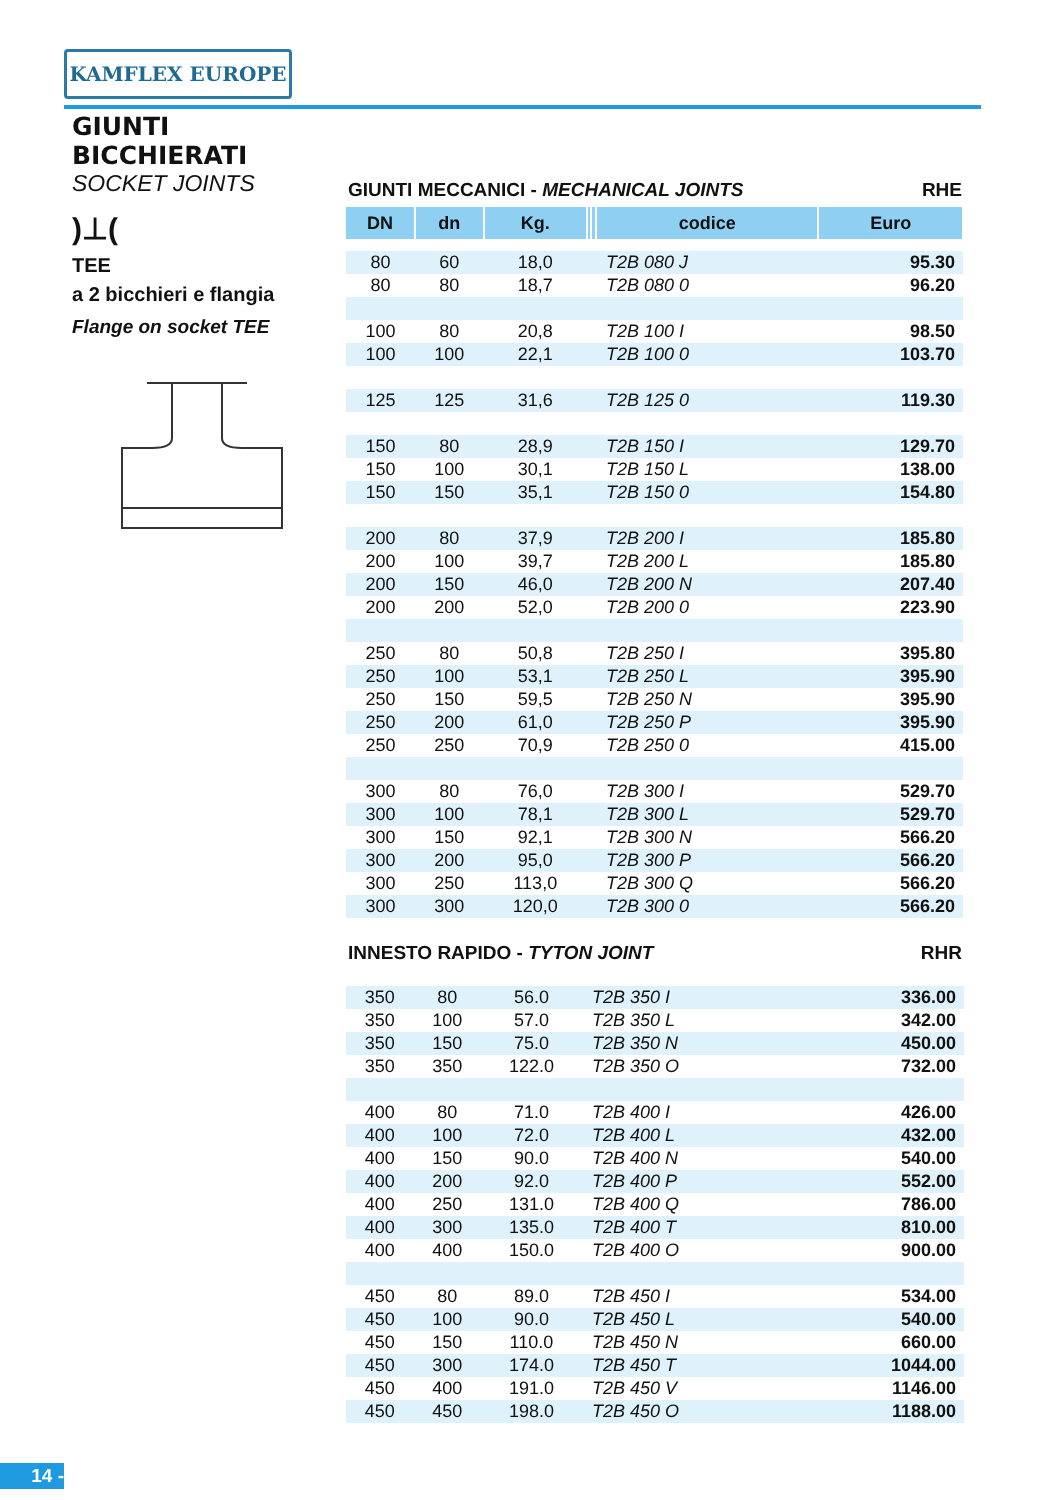KAMFLEX EUROPE
GIUNTI BICCHIERATI
SOCKET JOINTS
)⊥(
TEE
a 2 bicchieri e flangia
Flange on socket TEE
GIUNTI MECCANICI - MECHANICAL JOINTS RHE
| DN | dn | Kg. | | | codice | Euro |
| --- | --- | --- | --- | --- | --- | --- |
| 80 | 60 | 18,0 | | | T2B 080 J | 95.30 |
| 80 | 80 | 18,7 | | | T2B 080 0 | 96.20 |
| 100 | 80 | 20,8 | | | T2B 100 I | 98.50 |
| 100 | 100 | 22,1 | | | T2B 100 0 | 103.70 |
| 125 | 125 | 31,6 | | | T2B 125 0 | 119.30 |
| 150 | 80 | 28,9 | | | T2B 150 I | 129.70 |
| 150 | 100 | 30,1 | | | T2B 150 L | 138.00 |
| 150 | 150 | 35,1 | | | T2B 150 0 | 154.80 |
| 200 | 80 | 37,9 | | | T2B 200 I | 185.80 |
| 200 | 100 | 39,7 | | | T2B 200 L | 185.80 |
| 200 | 150 | 46,0 | | | T2B 200 N | 207.40 |
| 200 | 200 | 52,0 | | | T2B 200 0 | 223.90 |
| 250 | 80 | 50,8 | | | T2B 250 I | 395.80 |
| 250 | 100 | 53,1 | | | T2B 250 L | 395.90 |
| 250 | 150 | 59,5 | | | T2B 250 N | 395.90 |
| 250 | 200 | 61,0 | | | T2B 250 P | 395.90 |
| 250 | 250 | 70,9 | | | T2B 250 0 | 415.00 |
| 300 | 80 | 76,0 | | | T2B 300 I | 529.70 |
| 300 | 100 | 78,1 | | | T2B 300 L | 529.70 |
| 300 | 150 | 92,1 | | | T2B 300 N | 566.20 |
| 300 | 200 | 95,0 | | | T2B 300 P | 566.20 |
| 300 | 250 | 113,0 | | | T2B 300 Q | 566.20 |
| 300 | 300 | 120,0 | | | T2B 300 0 | 566.20 |
INNESTO RAPIDO - TYTON JOINT RHR
| 350 | 80 | 56.0 | | | T2B 350 I | 336.00 |
| 350 | 100 | 57.0 | | | T2B 350 L | 342.00 |
| 350 | 150 | 75.0 | | | T2B 350 N | 450.00 |
| 350 | 350 | 122.0 | | | T2B 350 O | 732.00 |
| 400 | 80 | 71.0 | | | T2B 400 I | 426.00 |
| 400 | 100 | 72.0 | | | T2B 400 L | 432.00 |
| 400 | 150 | 90.0 | | | T2B 400 N | 540.00 |
| 400 | 200 | 92.0 | | | T2B 400 P | 552.00 |
| 400 | 250 | 131.0 | | | T2B 400 Q | 786.00 |
| 400 | 300 | 135.0 | | | T2B 400 T | 810.00 |
| 400 | 400 | 150.0 | | | T2B 400 O | 900.00 |
| 450 | 80 | 89.0 | | | T2B 450 I | 534.00 |
| 450 | 100 | 90.0 | | | T2B 450 L | 540.00 |
| 450 | 150 | 110.0 | | | T2B 450 N | 660.00 |
| 450 | 300 | 174.0 | | | T2B 450 T | 1044.00 |
| 450 | 400 | 191.0 | | | T2B 450 V | 1146.00 |
| 450 | 450 | 198.0 | | | T2B 450 O | 1188.00 |
14 -